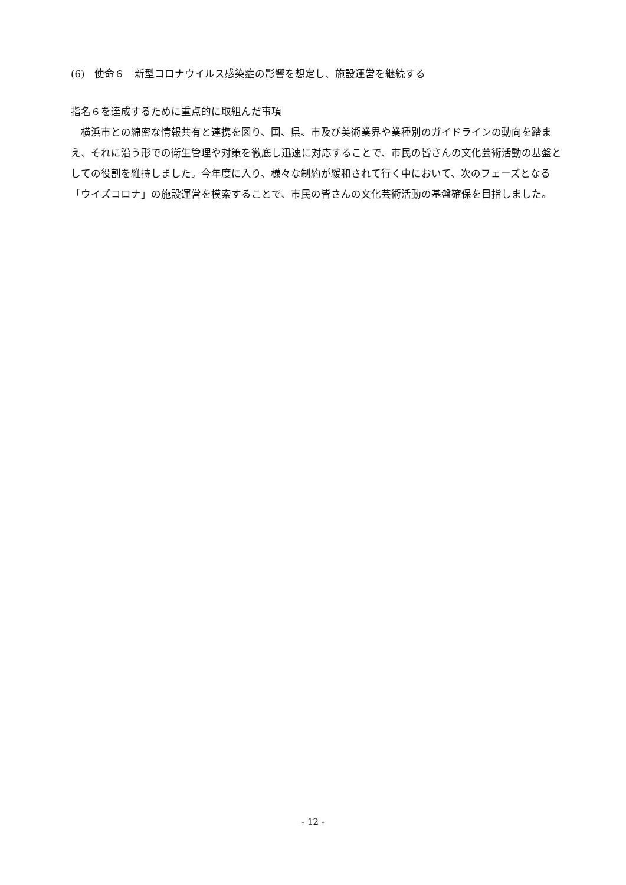(6)　使命６　新型コロナウイルス感染症の影響を想定し、施設運営を継続する
指名６を達成するために重点的に取組んだ事項
　横浜市との綿密な情報共有と連携を図り、国、県、市及び美術業界や業種別のガイドラインの動向を踏まえ、それに沿う形での衛生管理や対策を徹底し迅速に対応することで、市民の皆さんの文化芸術活動の基盤としての役割を維持しました。今年度に入り、様々な制約が緩和されて行く中において、次のフェーズとなる「ウイズコロナ」の施設運営を模索することで、市民の皆さんの文化芸術活動の基盤確保を目指しました。
- 12 -